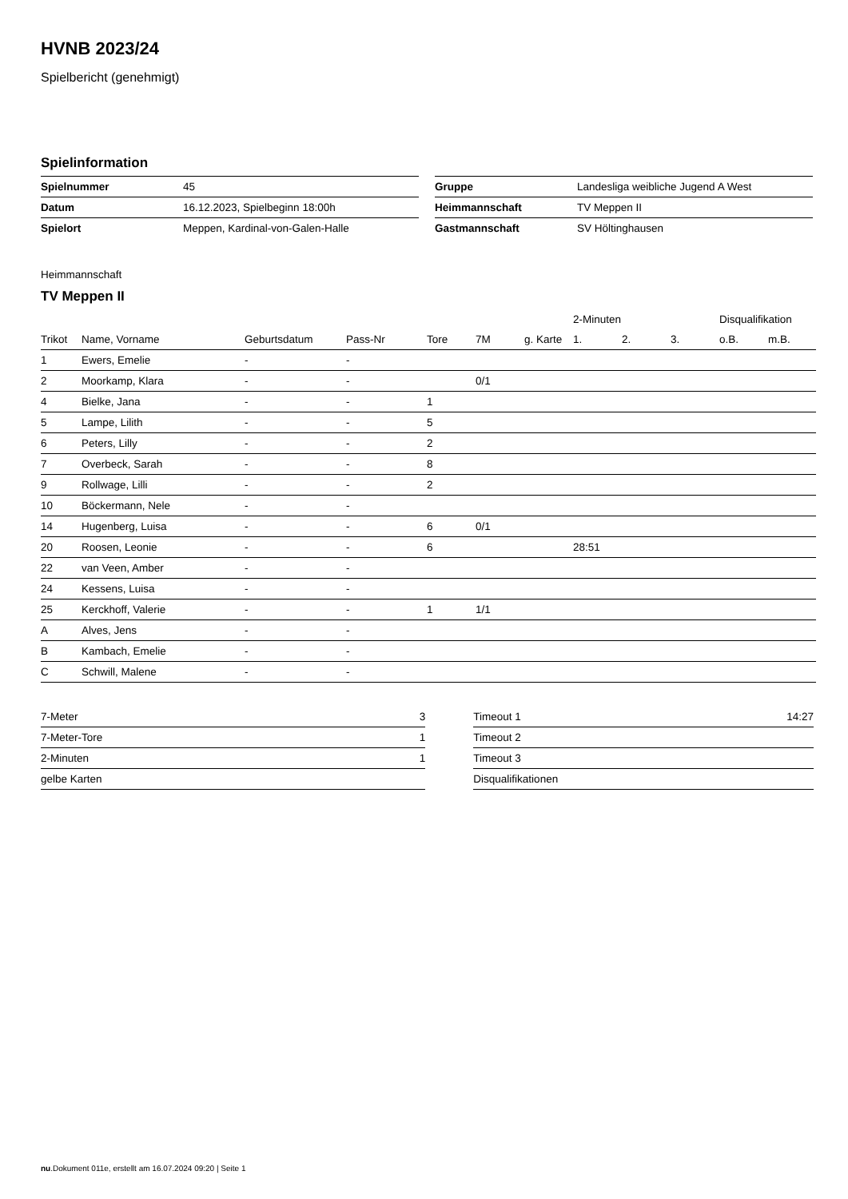HVNB 2023/24
Spielbericht (genehmigt)
Spielinformation
| Spielnummer | 45 |
| Datum | 16.12.2023, Spielbeginn 18:00h |
| Spielort | Meppen, Kardinal-von-Galen-Halle |
| Gruppe | Landesliga weibliche Jugend A West |
| Heimmannschaft | TV Meppen II |
| Gastmannschaft | SV Höltinghausen |
Heimmannschaft
TV Meppen II
| | | | | | | | 2-Minuten | | | Disqualifikation | |
| --- | --- | --- | --- | --- | --- | --- | --- | --- | --- | --- | --- |
| Trikot | Name, Vorname | Geburtsdatum | Pass-Nr | Tore | 7M | g. Karte | 1. | 2. | 3. | o.B. | m.B. |
| 1 | Ewers, Emelie | - | - | | | | | | | | |
| 2 | Moorkamp, Klara | - | - | | 0/1 | | | | | | |
| 4 | Bielke, Jana | - | - | 1 | | | | | | | |
| 5 | Lampe, Lilith | - | - | 5 | | | | | | | |
| 6 | Peters, Lilly | - | - | 2 | | | | | | | |
| 7 | Overbeck, Sarah | - | - | 8 | | | | | | | |
| 9 | Rollwage, Lilli | - | - | 2 | | | | | | | |
| 10 | Böckermann, Nele | - | - | | | | | | | | |
| 14 | Hugenberg, Luisa | - | - | 6 | 0/1 | | | | | | |
| 20 | Roosen, Leonie | - | - | 6 | | | 28:51 | | | | |
| 22 | van Veen, Amber | - | - | | | | | | | | |
| 24 | Kessens, Luisa | - | - | | | | | | | | |
| 25 | Kerckhoff, Valerie | - | - | 1 | 1/1 | | | | | | |
| A | Alves, Jens | - | - | | | | | | | | |
| B | Kambach, Emelie | - | - | | | | | | | | |
| C | Schwill, Malene | - | - | | | | | | | | |
| 7-Meter | 3 |
| 7-Meter-Tore | 1 |
| 2-Minuten | 1 |
| gelbe Karten | |
| Timeout 1 | 14:27 |
| Timeout 2 | |
| Timeout 3 | |
| Disqualifikationen | |
nu.Dokument 011e, erstellt am 16.07.2024 09:20 | Seite 1